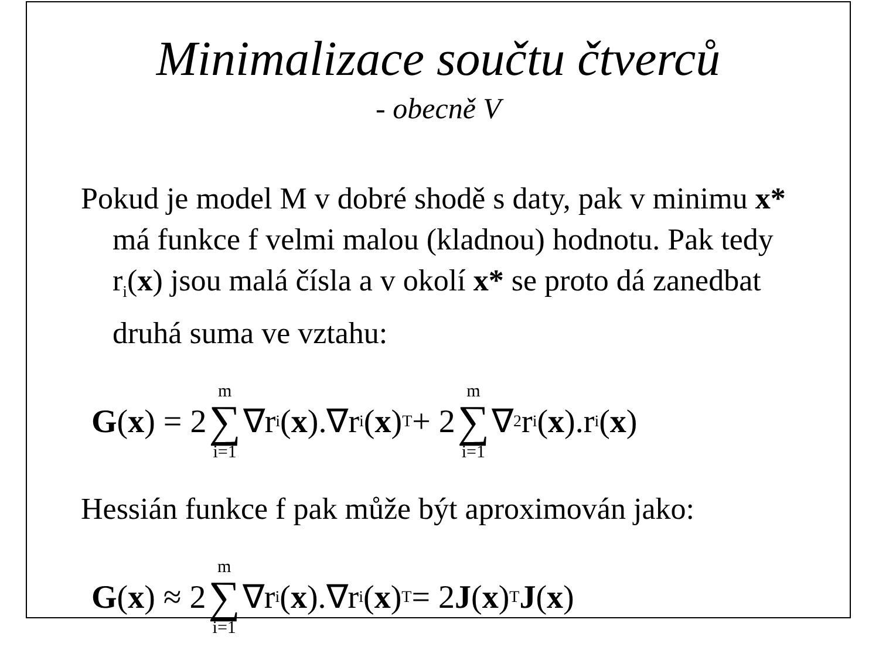Minimalizace součtu čtverců
- obecně V
Pokud je model M v dobré shodě s daty, pak v minimu x* má funkce f velmi malou (kladnou) hodnotu. Pak tedy r<sub>i</sub>(x) jsou malá čísla a v okolí x* se proto dá zanedbat druhá suma ve vztahu:
G (x) = 2 m ∑ i=1 ∇r<sub>i</sub>(x).∇r<sub>i</sub>(x)<sup>T</sup> + 2 m ∑ i=1 ∇<sup>2</sup>r<sub>i</sub>(x).r<sub>i</sub>(x)
Hessián funkce f pak může být aproximován jako:
G (x) ≈ 2 m ∑ i=1 ∇r<sub>i</sub>(x).∇r<sub>i</sub>(x)<sup>T</sup> = 2 J (x)<sup>T</sup> J (x)